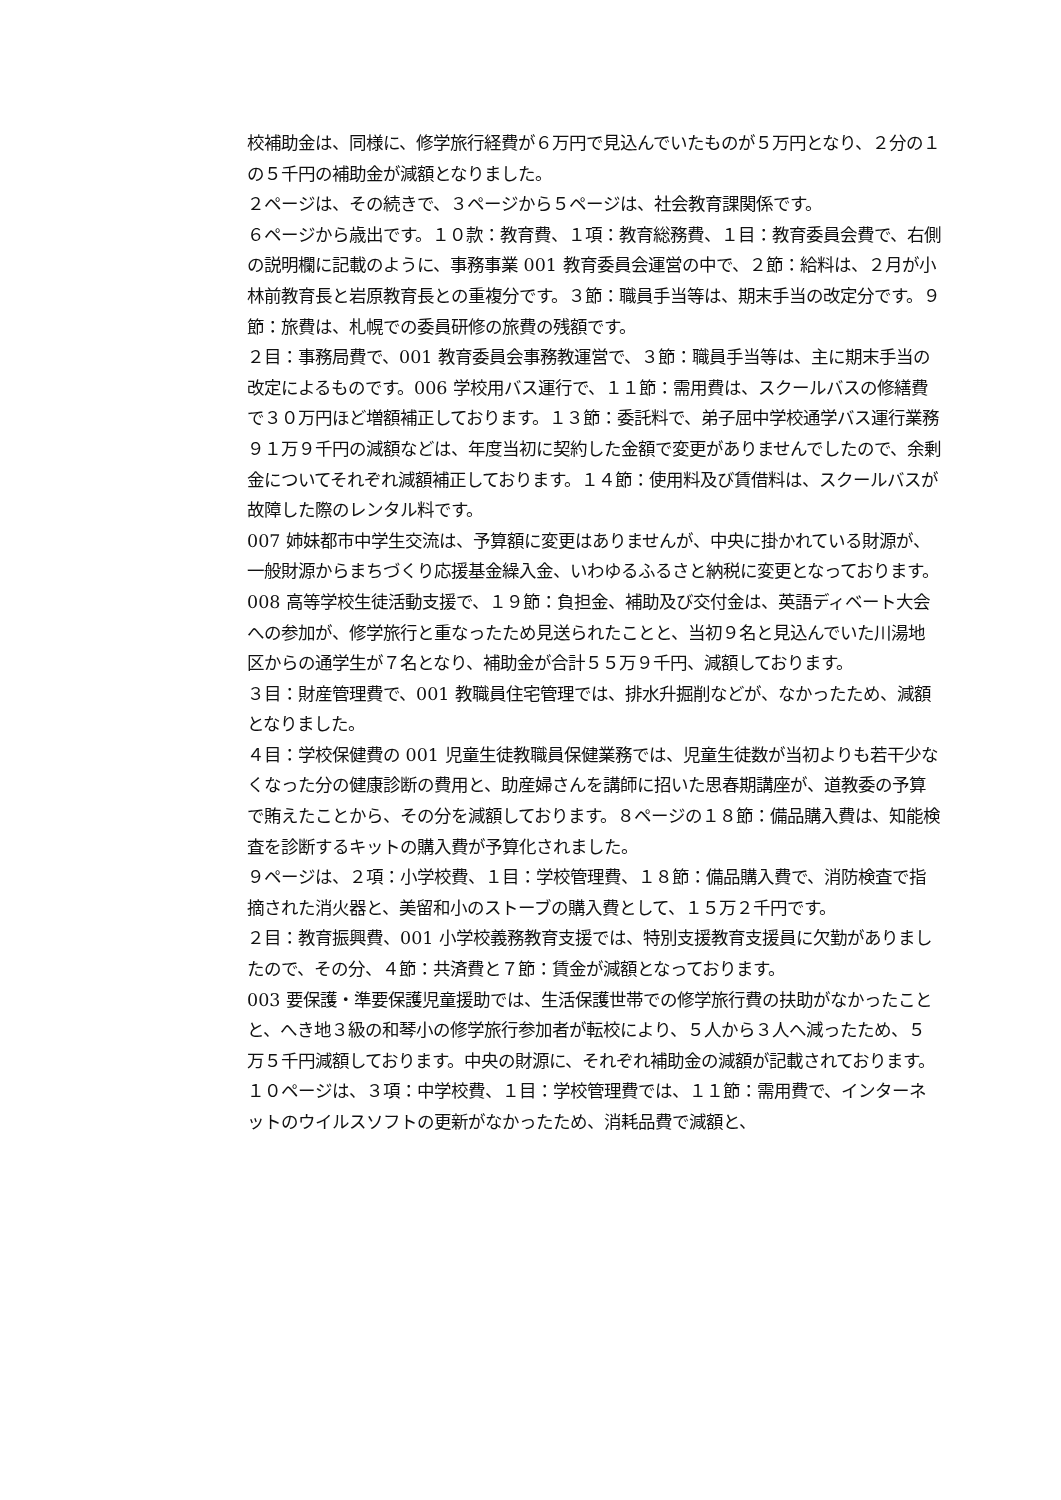校補助金は、同様に、修学旅行経費が６万円で見込んでいたものが５万円となり、２分の１の５千円の補助金が減額となりました。
２ページは、その続きで、３ページから５ページは、社会教育課関係です。
６ページから歳出です。１０款：教育費、１項：教育総務費、１目：教育委員会費で、右側の説明欄に記載のように、事務事業 001 教育委員会運営の中で、２節：給料は、２月が小林前教育長と岩原教育長との重複分です。３節：職員手当等は、期末手当の改定分です。９節：旅費は、札幌での委員研修の旅費の残額です。
２目：事務局費で、001 教育委員会事務教運営で、３節：職員手当等は、主に期末手当の改定によるものです。006 学校用バス運行で、１１節：需用費は、スクールバスの修繕費で３０万円ほど増額補正しております。１３節：委託料で、弟子屈中学校通学バス運行業務９１万９千円の減額などは、年度当初に契約した金額で変更がありませんでしたので、余剰金についてそれぞれ減額補正しております。１４節：使用料及び賃借料は、スクールバスが故障した際のレンタル料です。
007 姉妹都市中学生交流は、予算額に変更はありませんが、中央に掛かれている財源が、一般財源からまちづくり応援基金繰入金、いわゆるふるさと納税に変更となっております。
008 高等学校生徒活動支援で、１９節：負担金、補助及び交付金は、英語ディベート大会への参加が、修学旅行と重なったため見送られたことと、当初９名と見込んでいた川湯地区からの通学生が７名となり、補助金が合計５５万９千円、減額しております。
３目：財産管理費で、001 教職員住宅管理では、排水升掘削などが、なかったため、減額となりました。
４目：学校保健費の 001 児童生徒教職員保健業務では、児童生徒数が当初よりも若干少なくなった分の健康診断の費用と、助産婦さんを講師に招いた思春期講座が、道教委の予算で賄えたことから、その分を減額しております。８ページの１８節：備品購入費は、知能検査を診断するキットの購入費が予算化されました。
９ページは、２項：小学校費、１目：学校管理費、１８節：備品購入費で、消防検査で指摘された消火器と、美留和小のストーブの購入費として、１５万２千円です。
２目：教育振興費、001 小学校義務教育支援では、特別支援教育支援員に欠勤がありましたので、その分、４節：共済費と７節：賃金が減額となっております。
003 要保護・準要保護児童援助では、生活保護世帯での修学旅行費の扶助がなかったことと、へき地３級の和琴小の修学旅行参加者が転校により、５人から３人へ減ったため、５万５千円減額しております。中央の財源に、それぞれ補助金の減額が記載されております。
１０ページは、３項：中学校費、１目：学校管理費では、１１節：需用費で、インターネットのウイルスソフトの更新がなかったため、消耗品費で減額と、